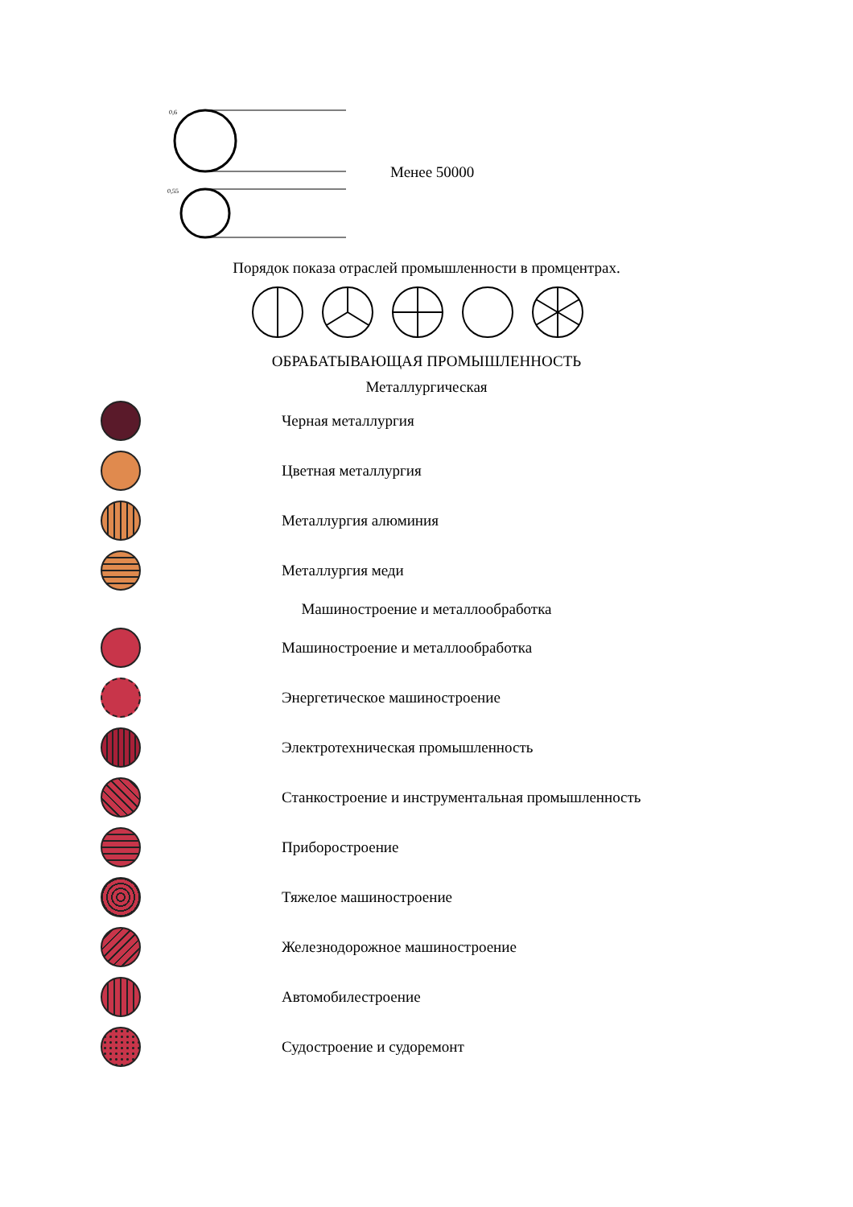0,6
0,55
Менее 50000
Порядок показа отраслей промышленности в промцентрах.
ОБРАБАТЫВАЮЩАЯ ПРОМЫШЛЕННОСТЬ
Металлургическая
Черная металлургия
Цветная металлургия
Металлургия алюминия
Металлургия меди
Машиностроение и металлообработка
Машиностроение и металлообработка
Энергетическое машиностроение
Электротехническая промышленность
Станкостроение и инструментальная промышленность
Приборостроение
Тяжелое машиностроение
Железнодорожное машиностроение
Автомобилестроение
Судостроение и судоремонт